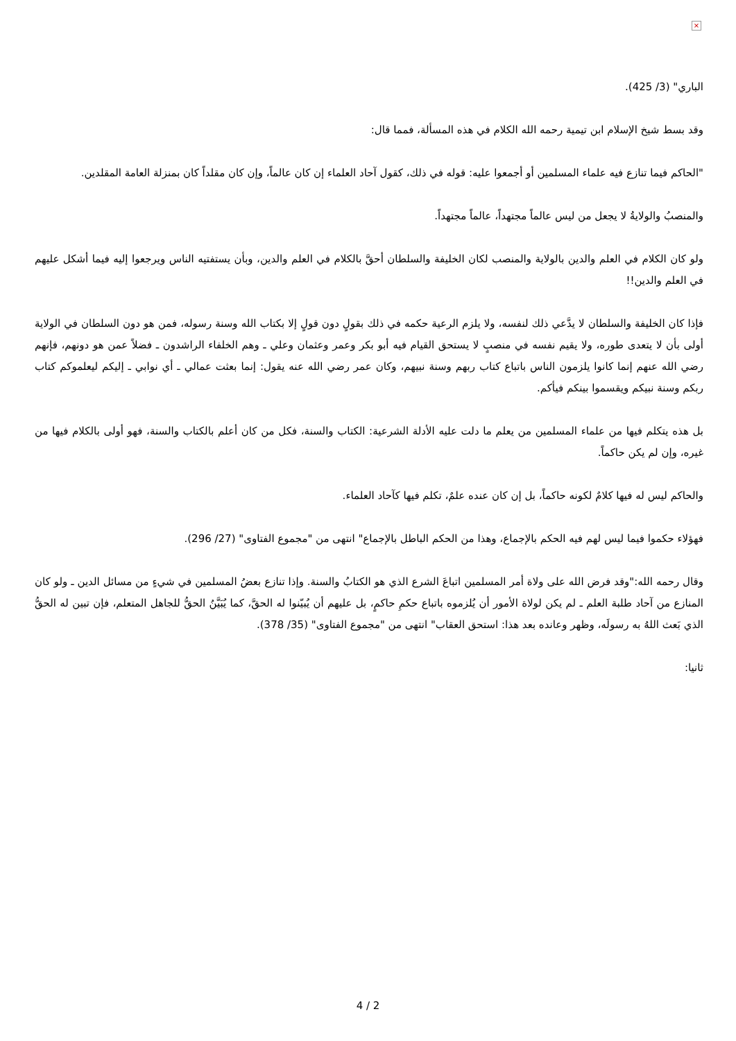×
الباري" (3/ 425).
وقد بسط شيخ الإسلام ابن تيمية رحمه الله الكلام في هذه المسألة، فمما قال:
"الحاكم فيما تنازع فيه علماء المسلمين أو أجمعوا عليه: قوله في ذلك، كقول آحاد العلماء إن كان عالماً، وإن كان مقلداً كان بمنزلة العامة المقلدين.
والمنصبُ والولايةُ لا يجعل من ليس عالماً مجتهداً، عالماً مجتهداً.
ولو كان الكلام في العلم والدين بالولاية والمنصب لكان الخليفة والسلطان أحقَّ بالكلام في العلم والدين، وبأن يستفتيه الناس ويرجعوا إليه فيما أشكل عليهم في العلم والدين!!
فإذا كان الخليفة والسلطان لا يدَّعي ذلك لنفسه، ولا يلزم الرعية حكمه في ذلك بقولٍ دون قولٍ إلا بكتاب الله وسنة رسوله، فمن هو دون السلطان في الولاية أولى بأن لا يتعدى طوره، ولا يقيم نفسه في منصبٍ لا يستحق القيام فيه أبو بكر وعمر وعثمان وعلي ـ وهم الخلفاء الراشدون ـ فضلاً عمن هو دونهم، فإنهم رضي الله عنهم إنما كانوا يلزمون الناس باتباع كتاب ربهم وسنة نبيهم، وكان عمر رضي الله عنه يقول: إنما بعثت عمالي ـ أي نوابي ـ إليكم ليعلموكم كتاب ربكم وسنة نبيكم ويقسموا بينكم فيأكم.
بل هذه يتكلم فيها من علماء المسلمين من يعلم ما دلت عليه الأدلة الشرعية: الكتاب والسنة، فكل من كان أعلم بالكتاب والسنة، فهو أولى بالكلام فيها من غيره، وإن لم يكن حاكماً.
والحاكم ليس له فيها كلامٌ لكونه حاكماً، بل إن كان عنده علمٌ، تكلم فيها كآحاد العلماء.
فهؤلاء حكموا فيما ليس لهم فيه الحكم بالإجماع، وهذا من الحكم الباطل بالإجماع" انتهى من "مجموع الفتاوى" (27/ 296).
وقال رحمه الله:"وقد فرض الله على ولاة أمر المسلمين اتباعَ الشرع الذي هو الكتابُ والسنة. وإذا تنازع بعضُ المسلمين في شيءٍ من مسائل الدين ـ ولو كان المنازع من آحاد طلبة العلم ـ لم يكن لولاة الأمور أن يُلزموه باتباع حكمِ حاكمٍ، بل عليهم أن يُبيّنوا له الحقَّ، كما يُبَيَّنُ الحقُّ للجاهل المتعلم، فإن تبين له الحقُّ الذي بَعث اللهُ به رسولَه، وظهر وعانده بعد هذا: استحق العقاب" انتهى من "مجموع الفتاوى" (35/ 378).
ثانيا:
4 / 2